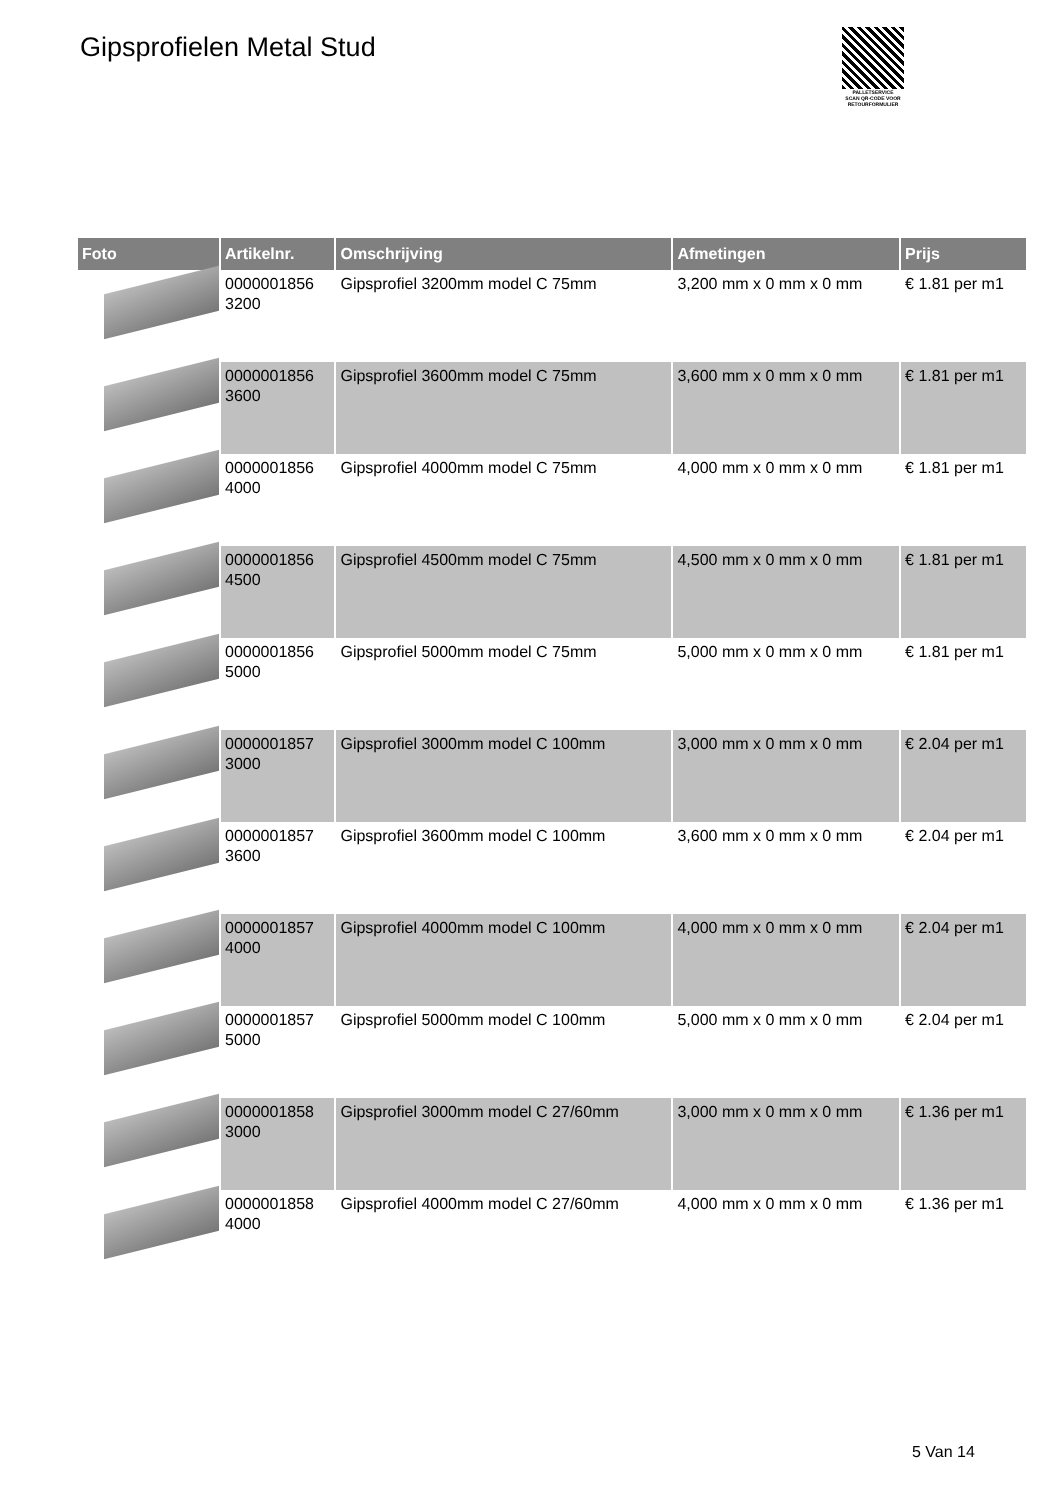Gipsprofielen Metal Stud
PALLETSERVICE
SCAN QR-CODE VOOR
RETOURFORMULIER
| Foto | Artikelnr. | Omschrijving | Afmetingen | Prijs |
| --- | --- | --- | --- | --- |
| | 0000001856 3200 | Gipsprofiel 3200mm model C 75mm | 3,200 mm x 0 mm x 0 mm | € 1.81 per m1 |
| | 0000001856 3600 | Gipsprofiel 3600mm model C 75mm | 3,600 mm x 0 mm x 0 mm | € 1.81 per m1 |
| | 0000001856 4000 | Gipsprofiel 4000mm model C 75mm | 4,000 mm x 0 mm x 0 mm | € 1.81 per m1 |
| | 0000001856 4500 | Gipsprofiel 4500mm model C 75mm | 4,500 mm x 0 mm x 0 mm | € 1.81 per m1 |
| | 0000001856 5000 | Gipsprofiel 5000mm model C 75mm | 5,000 mm x 0 mm x 0 mm | € 1.81 per m1 |
| | 0000001857 3000 | Gipsprofiel 3000mm model C 100mm | 3,000 mm x 0 mm x 0 mm | € 2.04 per m1 |
| | 0000001857 3600 | Gipsprofiel 3600mm model C 100mm | 3,600 mm x 0 mm x 0 mm | € 2.04 per m1 |
| | 0000001857 4000 | Gipsprofiel 4000mm model C 100mm | 4,000 mm x 0 mm x 0 mm | € 2.04 per m1 |
| | 0000001857 5000 | Gipsprofiel 5000mm model C 100mm | 5,000 mm x 0 mm x 0 mm | € 2.04 per m1 |
| | 0000001858 3000 | Gipsprofiel 3000mm model C 27/60mm | 3,000 mm x 0 mm x 0 mm | € 1.36 per m1 |
| | 0000001858 4000 | Gipsprofiel 4000mm model C 27/60mm | 4,000 mm x 0 mm x 0 mm | € 1.36 per m1 |
5 Van 14